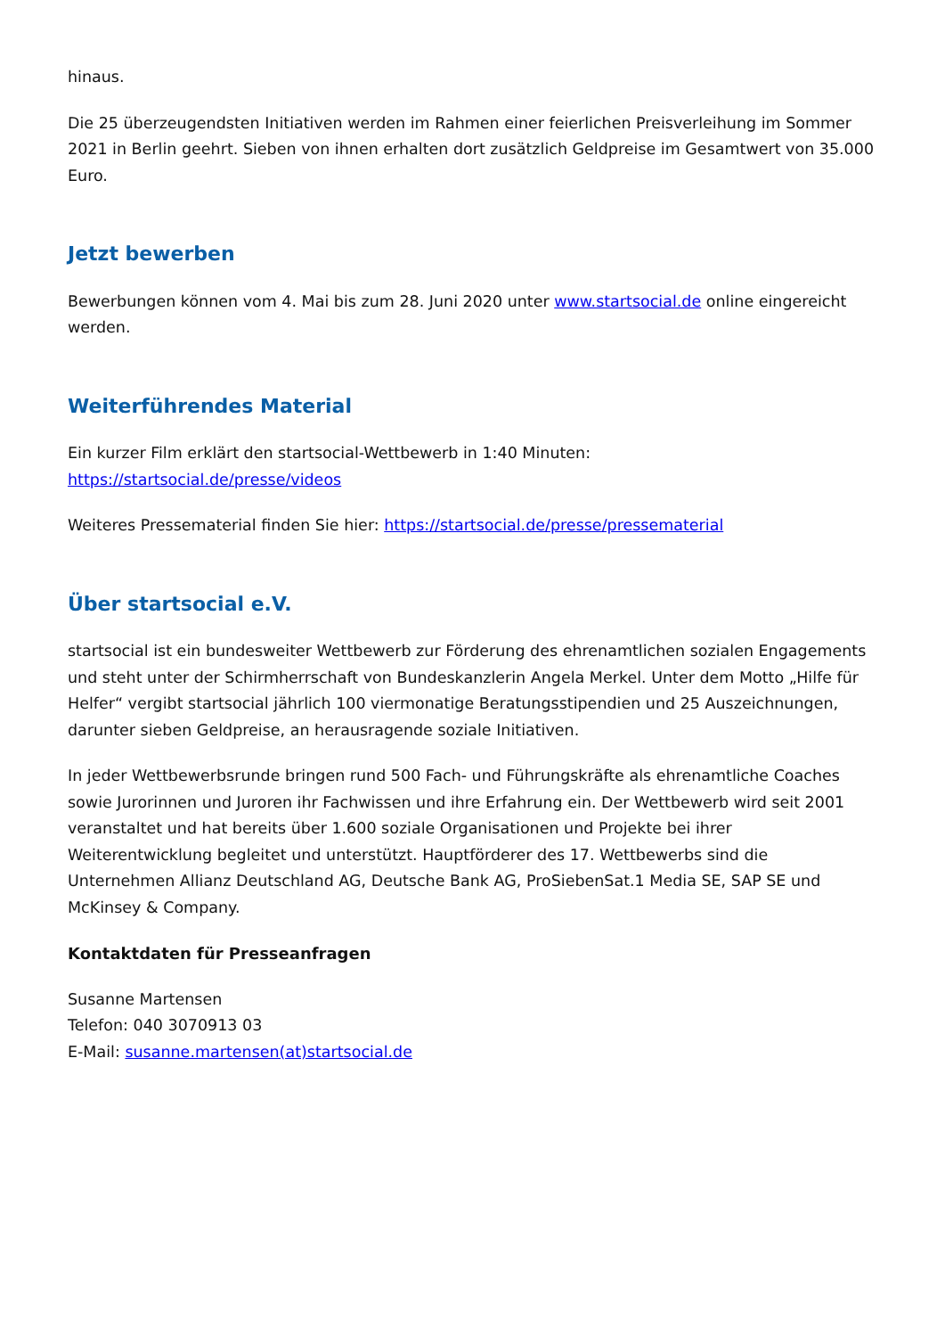hinaus.
Die 25 überzeugendsten Initiativen werden im Rahmen einer feierlichen Preisverleihung im Sommer 2021 in Berlin geehrt. Sieben von ihnen erhalten dort zusätzlich Geldpreise im Gesamtwert von 35.000 Euro.
Jetzt bewerben
Bewerbungen können vom 4. Mai bis zum 28. Juni 2020 unter www.startsocial.de online eingereicht werden.
Weiterführendes Material
Ein kurzer Film erklärt den startsocial-Wettbewerb in 1:40 Minuten:
https://startsocial.de/presse/videos
Weiteres Pressematerial finden Sie hier: https://startsocial.de/presse/pressematerial
Über startsocial e.V.
startsocial ist ein bundesweiter Wettbewerb zur Förderung des ehrenamtlichen sozialen Engagements und steht unter der Schirmherrschaft von Bundeskanzlerin Angela Merkel. Unter dem Motto „Hilfe für Helfer“ vergibt startsocial jährlich 100 viermonatige Beratungsstipendien und 25 Auszeichnungen, darunter sieben Geldpreise, an herausragende soziale Initiativen.
In jeder Wettbewerbsrunde bringen rund 500 Fach- und Führungskräfte als ehrenamtliche Coaches sowie Jurorinnen und Juroren ihr Fachwissen und ihre Erfahrung ein. Der Wettbewerb wird seit 2001 veranstaltet und hat bereits über 1.600 soziale Organisationen und Projekte bei ihrer Weiterentwicklung begleitet und unterstützt. Hauptförderer des 17. Wettbewerbs sind die Unternehmen Allianz Deutschland AG, Deutsche Bank AG, ProSiebenSat.1 Media SE, SAP SE und McKinsey & Company.
Kontaktdaten für Presseanfragen
Susanne Martensen
Telefon: 040 3070913 03
E-Mail: susanne.martensen(at)startsocial.de